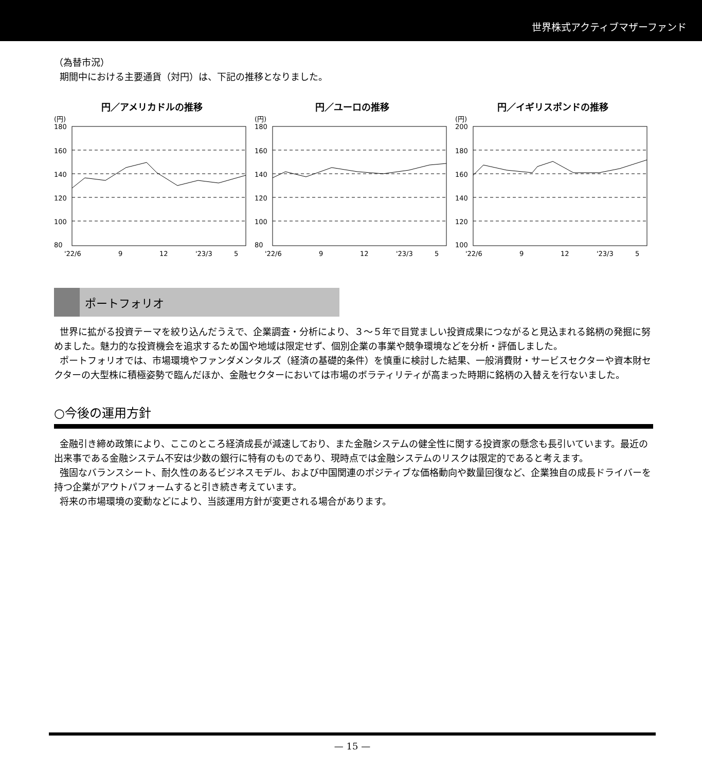世界株式アクティブマザーファンド
（為替市況）
期間中における主要通貨（対円）は、下記の推移となりました。
円／アメリカドルの推移
(円)
180
160
140
120
100
80
'22/6
9
12
'23/3
5
円／ユーロの推移
(円)
180
160
140
120
100
80
'22/6
9
12
'23/3
5
円／イギリスポンドの推移
(円)
200
180
160
140
120
100
'22/6
9
12
'23/3
5
ポートフォリオ
世界に拡がる投資テーマを絞り込んだうえで、企業調査・分析により、３～５年で目覚ましい投資成果につながると見込まれる銘柄の発掘に努めました。魅力的な投資機会を追求するため国や地域は限定せず、個別企業の事業や競争環境などを分析・評価しました。
ポートフォリオでは、市場環境やファンダメンタルズ（経済の基礎的条件）を慎重に検討した結果、一般消費財・サービスセクターや資本財セクターの大型株に積極姿勢で臨んだほか、金融セクターにおいては市場のボラティリティが高まった時期に銘柄の入替えを行ないました。
○今後の運用方針
金融引き締め政策により、ここのところ経済成長が減速しており、また金融システムの健全性に関する投資家の懸念も長引いています。最近の出来事である金融システム不安は少数の銀行に特有のものであり、現時点では金融システムのリスクは限定的であると考えます。
強固なバランスシート、耐久性のあるビジネスモデル、および中国関連のポジティブな価格動向や数量回復など、企業独自の成長ドライバーを持つ企業がアウトパフォームすると引き続き考えています。
将来の市場環境の変動などにより、当該運用方針が変更される場合があります。
— 15 —